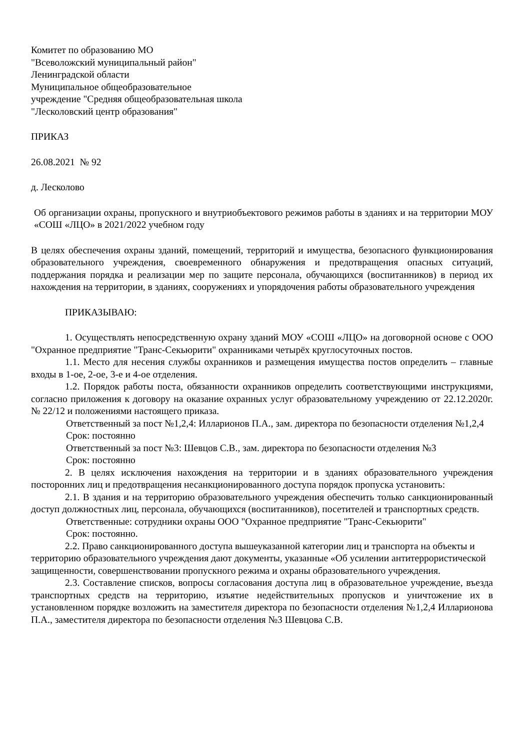Комитет по образованию МО
"Всеволожский муниципальный район"
Ленинградской области
Муниципальное общеобразовательное
учреждение "Средняя общеобразовательная школа
"Лесколовский центр образования"
ПРИКАЗ
26.08.2021 № 92
д. Лесколово
Об организации охраны, пропускного и внутриобъектового режимов работы в зданиях и на территории МОУ «СОШ «ЛЦО» в 2021/2022 учебном году
В целях обеспечения охраны зданий, помещений, территорий и имущества, безопасного функционирования образовательного учреждения, своевременного обнаружения и предотвращения опасных ситуаций, поддержания порядка и реализации мер по защите персонала, обучающихся (воспитанников) в период их нахождения на территории, в зданиях, сооружениях и упорядочения работы образовательного учреждения
ПРИКАЗЫВАЮ:
1. Осуществлять непосредственную охрану зданий МОУ «СОШ «ЛЦО» на договорной основе с ООО "Охранное предприятие "Транс-Секьюрити" охранниками четырёх круглосуточных постов.
1.1. Место для несения службы охранников и размещения имущества постов определить – главные входы в 1-ое, 2-ое, 3-е и 4-ое отделения.
1.2. Порядок работы поста, обязанности охранников определить соответствующими инструкциями, согласно приложения к договору на оказание охранных услуг образовательному учреждению от 22.12.2020г. № 22/12 и положениями настоящего приказа.
Ответственный за пост №1,2,4: Илларионов П.А., зам. директора по безопасности отделения №1,2,4
Срок: постоянно
Ответственный за пост №3: Шевцов С.В., зам. директора по безопасности отделения №3
Срок: постоянно
2. В целях исключения нахождения на территории и в зданиях образовательного учреждения посторонних лиц и предотвращения несанкционированного доступа порядок пропуска установить:
2.1. В здания и на территорию образовательного учреждения обеспечить только санкционированный доступ должностных лиц, персонала, обучающихся (воспитанников), посетителей и транспортных средств.
Ответственные: сотрудники охраны ООО "Охранное предприятие "Транс-Секьюрити"
Срок: постоянно.
2.2. Право санкционированного доступа вышеуказанной категории лиц и транспорта на объекты и территорию образовательного учреждения дают документы, указанные «Об усилении антитеррористической защищенности, совершенствовании пропускного режима и охраны образовательного учреждения.
2.3. Составление списков, вопросы согласования доступа лиц в образовательное учреждение, въезда транспортных средств на территорию, изъятие недействительных пропусков и уничтожение их в установленном порядке возложить на заместителя директора по безопасности отделения №1,2,4 Илларионова П.А., заместителя директора по безопасности отделения №3 Шевцова С.В.